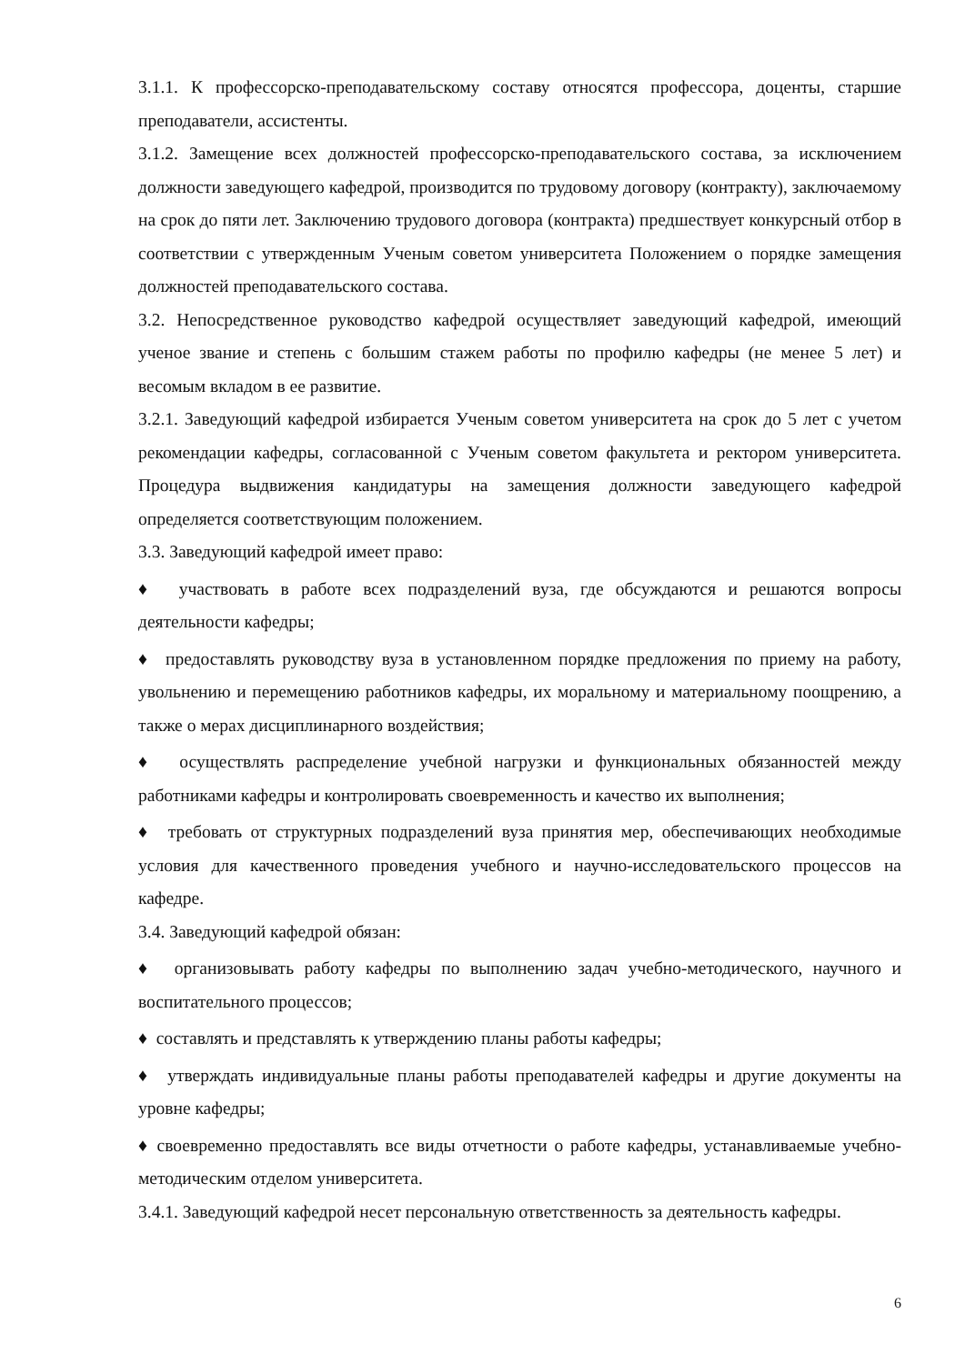3.1.1. К профессорско-преподавательскому составу относятся профессора, доценты, старшие преподаватели, ассистенты.
3.1.2. Замещение всех должностей профессорско-преподавательского состава, за исключением должности заведующего кафедрой, производится по трудовому договору (контракту), заключаемому на срок до пяти лет. Заключению трудового договора (контракта) предшествует конкурсный отбор в соответствии с утвержденным Ученым советом университета Положением о порядке замещения должностей преподавательского состава.
3.2. Непосредственное руководство кафедрой осуществляет заведующий кафедрой, имеющий ученое звание и степень с большим стажем работы по профилю кафедры (не менее 5 лет) и весомым вкладом в ее развитие.
3.2.1. Заведующий кафедрой избирается Ученым советом университета на срок до 5 лет с учетом рекомендации кафедры, согласованной с Ученым советом факультета и ректором университета. Процедура выдвижения кандидатуры на замещения должности заведующего кафедрой определяется соответствующим положением.
3.3. Заведующий кафедрой имеет право:
♦ участвовать в работе всех подразделений вуза, где обсуждаются и решаются вопросы деятельности кафедры;
♦ предоставлять руководству вуза в установленном порядке предложения по приему на работу, увольнению и перемещению работников кафедры, их моральному и материальному поощрению, а также о мерах дисциплинарного воздействия;
♦ осуществлять распределение учебной нагрузки и функциональных обязанностей между работниками кафедры и контролировать своевременность и качество их выполнения;
♦ требовать от структурных подразделений вуза принятия мер, обеспечивающих необходимые условия для качественного проведения учебного и научно-исследовательского процессов на кафедре.
3.4. Заведующий кафедрой обязан:
♦ организовывать работу кафедры по выполнению задач учебно-методического, научного и воспитательного процессов;
♦ составлять и представлять к утверждению планы работы кафедры;
♦ утверждать индивидуальные планы работы преподавателей кафедры и другие документы на уровне кафедры;
♦ своевременно предоставлять все виды отчетности о работе кафедры, устанавливаемые учебно-методическим отделом университета.
3.4.1. Заведующий кафедрой несет персональную ответственность за деятельность кафедры.
6